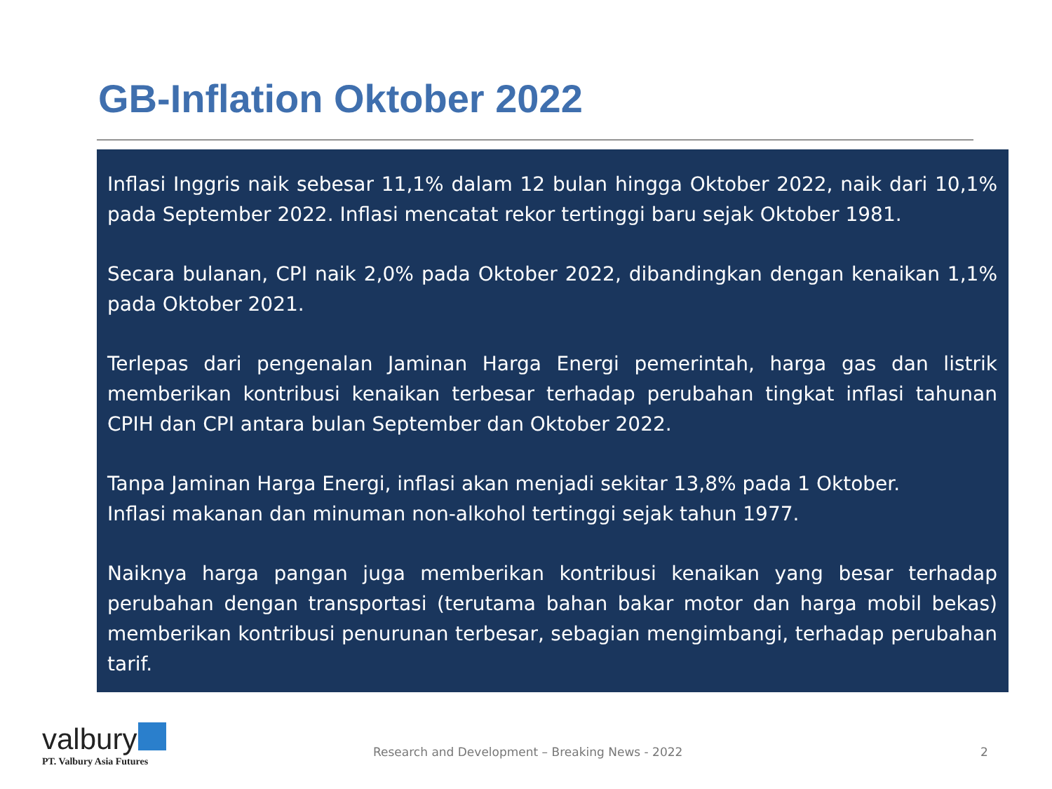GB-Inflation Oktober 2022
Inflasi Inggris naik sebesar 11,1% dalam 12 bulan hingga Oktober 2022, naik dari 10,1% pada September 2022. Inflasi mencatat rekor tertinggi baru sejak Oktober 1981.
Secara bulanan, CPI naik 2,0% pada Oktober 2022, dibandingkan dengan kenaikan 1,1% pada Oktober 2021.
Terlepas dari pengenalan Jaminan Harga Energi pemerintah, harga gas dan listrik memberikan kontribusi kenaikan terbesar terhadap perubahan tingkat inflasi tahunan CPIH dan CPI antara bulan September dan Oktober 2022.
Tanpa Jaminan Harga Energi, inflasi akan menjadi sekitar 13,8% pada 1 Oktober.
Inflasi makanan dan minuman non-alkohol tertinggi sejak tahun 1977.
Naiknya harga pangan juga memberikan kontribusi kenaikan yang besar terhadap perubahan dengan transportasi (terutama bahan bakar motor dan harga mobil bekas) memberikan kontribusi penurunan terbesar, sebagian mengimbangi, terhadap perubahan tarif.
valbury
PT. Valbury Asia Futures
Research and Development – Breaking News - 2022 2